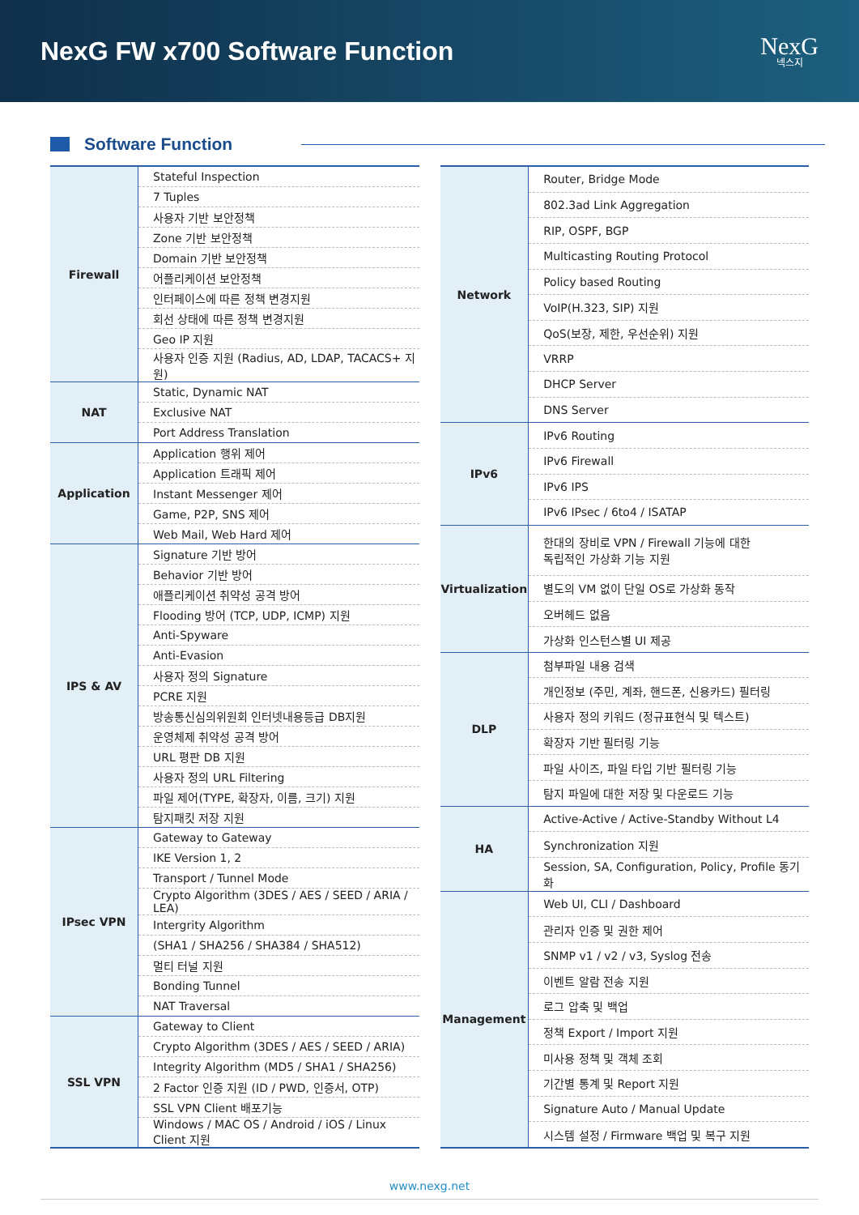NexG FW x700 Software Function
NexG
넥스지
Software Function
| Firewall | Stateful Inspection |
| | 7 Tuples |
| | 사용자 기반 보안정책 |
| | Zone 기반 보안정책 |
| | Domain 기반 보안정책 |
| | 어플리케이션 보안정책 |
| | 인터페이스에 따른 정책 변경지원 |
| | 회선 상태에 따른 정책 변경지원 |
| | Geo IP 지원 |
| | 사용자 인증 지원 (Radius, AD, LDAP, TACACS+ 지원) |
| NAT | Static, Dynamic NAT |
| | Exclusive NAT |
| | Port Address Translation |
| Application | Application 행위 제어 |
| | Application 트래픽 제어 |
| | Instant Messenger 제어 |
| | Game, P2P, SNS 제어 |
| | Web Mail, Web Hard 제어 |
| IPS & AV | Signature 기반 방어 |
| | Behavior 기반 방어 |
| | 애플리케이션 취약성 공격 방어 |
| | Flooding 방어 (TCP, UDP, ICMP) 지원 |
| | Anti-Spyware |
| | Anti-Evasion |
| | 사용자 정의 Signature |
| | PCRE 지원 |
| | 방송통신심의위원회 인터넷내용등급 DB지원 |
| | 운영체제 취약성 공격 방어 |
| | URL 평판 DB 지원 |
| | 사용자 정의 URL Filtering |
| | 파일 제어(TYPE, 확장자, 이름, 크기) 지원 |
| | 탐지패킷 저장 지원 |
| IPsec VPN | Gateway to Gateway |
| | IKE Version 1, 2 |
| | Transport / Tunnel Mode |
| | Crypto Algorithm (3DES / AES / SEED / ARIA / LEA) |
| | Intergrity Algorithm |
| | (SHA1 / SHA256 / SHA384 / SHA512) |
| | 멀티 터널 지원 |
| | Bonding Tunnel |
| | NAT Traversal |
| SSL VPN | Gateway to Client |
| | Crypto Algorithm (3DES / AES / SEED / ARIA) |
| | Integrity Algorithm (MD5 / SHA1 / SHA256) |
| | 2 Factor 인증 지원 (ID / PWD, 인증서, OTP) |
| | SSL VPN Client 배포기능 |
| | Windows / MAC OS / Android / iOS / Linux Client 지원 |
| Network | Router, Bridge Mode |
| | 802.3ad Link Aggregation |
| | RIP, OSPF, BGP |
| | Multicasting Routing Protocol |
| | Policy based Routing |
| | VoIP(H.323, SIP) 지원 |
| | QoS(보장, 제한, 우선순위) 지원 |
| | VRRP |
| | DHCP Server |
| | DNS Server |
| IPv6 | IPv6 Routing |
| | IPv6 Firewall |
| | IPv6 IPS |
| | IPv6 IPsec / 6to4 / ISATAP |
| Virtualization | 한대의 장비로 VPN / Firewall 기능에 대한 독립적인 가상화 기능 지원 |
| | 별도의 VM 없이 단일 OS로 가상화 동작 |
| | 오버헤드 없음 |
| | 가상화 인스턴스별 UI 제공 |
| DLP | 첨부파일 내용 검색 |
| | 개인정보 (주민, 계좌, 핸드폰, 신용카드) 필터링 |
| | 사용자 정의 키워드 (정규표현식 및 텍스트) |
| | 확장자 기반 필터링 기능 |
| | 파일 사이즈, 파일 타입 기반 필터링 기능 |
| | 탐지 파일에 대한 저장 및 다운로드 기능 |
| HA | Active-Active / Active-Standby Without L4 |
| | Synchronization 지원 |
| | Session, SA, Configuration, Policy, Profile 동기화 |
| Management | Web UI, CLI / Dashboard |
| | 관리자 인증 및 권한 제어 |
| | SNMP v1 / v2 / v3, Syslog 전송 |
| | 이벤트 알람 전송 지원 |
| | 로그 압축 및 백업 |
| | 정책 Export / Import 지원 |
| | 미사용 정책 및 객체 조회 |
| | 기간별 통계 및 Report 지원 |
| | Signature Auto / Manual Update |
| | 시스템 설정 / Firmware 백업 및 복구 지원 |
www.nexg.net